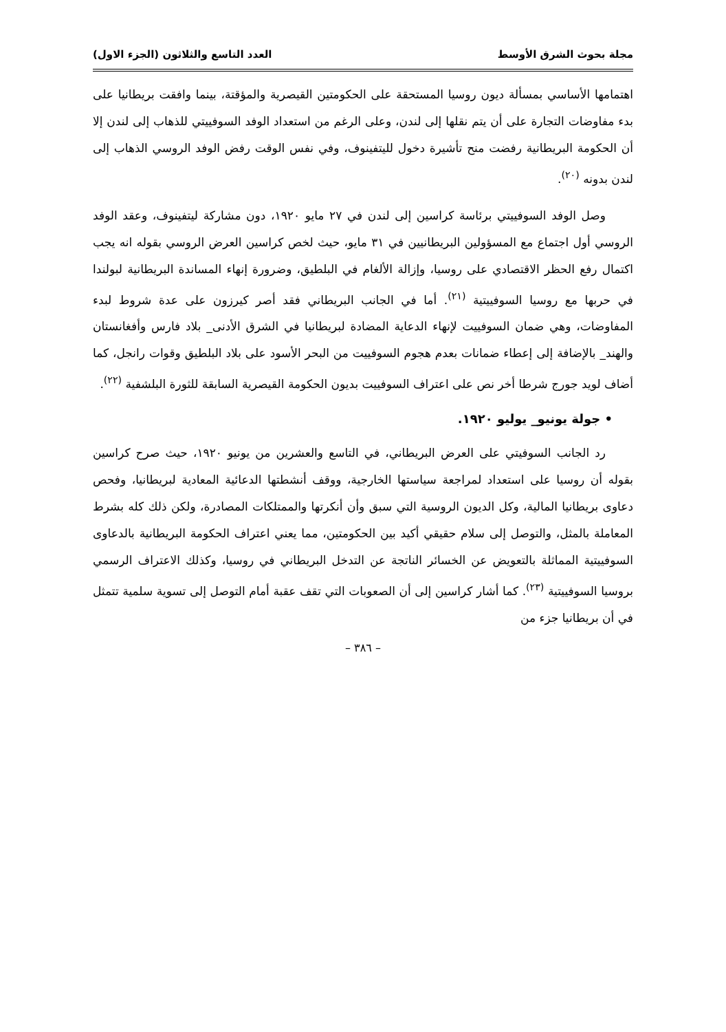مجلة بحوث الشرق الأوسط العدد التاسع والثلاثون (الجزء الاول)
اهتمامها الأساسي بمسألة ديون روسيا المستحقة على الحكومتين القيصرية والمؤقتة، بينما وافقت بريطانيا على بدء مفاوضات التجارة على أن يتم نقلها إلى لندن، وعلى الرغم من استعداد الوفد السوفييتي للذهاب إلى لندن إلا أن الحكومة البريطانية رفضت منح تأشيرة دخول لليتفينوف، وفي نفس الوقت رفض الوفد الروسي الذهاب إلى لندن بدونه <sup>(٢٠)</sup>.
وصل الوفد السوفييتي برئاسة كراسين إلى لندن في ٢٧ مايو ١٩٢٠، دون مشاركة ليتفينوف، وعقد الوفد الروسي أول اجتماع مع المسؤولين البريطانيين في ٣١ مايو، حيث لخص كراسين العرض الروسي بقوله انه يجب اكتمال رفع الحظر الاقتصادي على روسيا، وإزالة الألغام في البلطيق، وضرورة إنهاء المساندة البريطانية لبولندا في حربها مع روسيا السوفييتية <sup>(٢١)</sup>. أما في الجانب البريطاني فقد أصر كيرزون على عدة شروط لبدء المفاوضات، وهي ضمان السوفييت لإنهاء الدعاية المضادة لبريطانيا في الشرق الأدنى_ بلاد فارس وأفغانستان والهند_ بالإضافة إلى إعطاء ضمانات بعدم هجوم السوفييت من البحر الأسود على بلاد البلطيق وقوات رانجل، كما أضاف لويد جورج شرطا أخر نص على اعتراف السوفييت بديون الحكومة القيصرية السابقة للثورة البلشفية <sup>(٢٢)</sup>.
• جولة يونيو_ يوليو ١٩٢٠.
رد الجانب السوفيتي على العرض البريطاني، في التاسع والعشرين من يونيو ١٩٢٠، حيث صرح كراسين بقوله أن روسيا على استعداد لمراجعة سياستها الخارجية، ووقف أنشطتها الدعائية المعادية لبريطانيا، وفحص دعاوى بريطانيا المالية، وكل الديون الروسية التي سبق وأن أنكرتها والممتلكات المصادرة، ولكن ذلك كله بشرط المعاملة بالمثل، والتوصل إلى سلام حقيقي أكيد بين الحكومتين، مما يعني اعتراف الحكومة البريطانية بالدعاوى السوفييتية المماثلة بالتعويض عن الخسائر الناتجة عن التدخل البريطاني في روسيا، وكذلك الاعتراف الرسمي بروسيا السوفييتية <sup>(٢٣)</sup>. كما أشار كراسين إلى أن الصعوبات التي تقف عقبة أمام التوصل إلى تسوية سلمية تتمثل في أن بريطانيا جزء من
– ٣٨٦ –